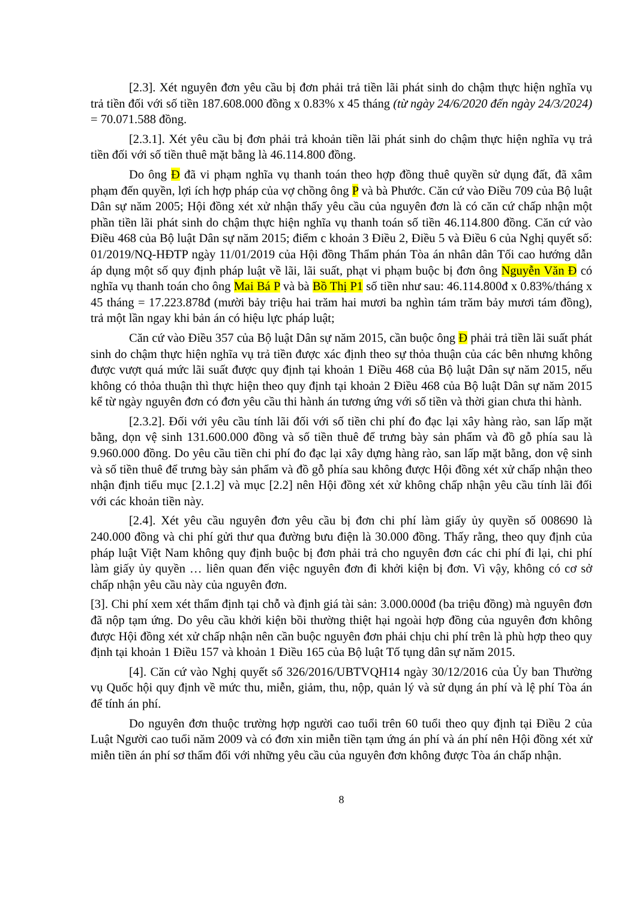[2.3]. Xét nguyên đơn yêu cầu bị đơn phải trả tiền lãi phát sinh do chậm thực hiện nghĩa vụ trả tiền đối với số tiền 187.608.000 đồng x 0.83% x 45 tháng (từ ngày 24/6/2020 đến ngày 24/3/2024) = 70.071.588 đồng.
[2.3.1]. Xét yêu cầu bị đơn phải trả khoản tiền lãi phát sinh do chậm thực hiện nghĩa vụ trả tiền đối với số tiền thuê mặt bằng là 46.114.800 đồng.
Do ông Đ đã vi phạm nghĩa vụ thanh toán theo hợp đồng thuê quyền sử dụng đất, đã xâm phạm đến quyền, lợi ích hợp pháp của vợ chồng ông P và bà Phước. Căn cứ vào Điều 709 của Bộ luật Dân sự năm 2005; Hội đồng xét xử nhận thấy yêu cầu của nguyên đơn là có căn cứ chấp nhận một phần tiền lãi phát sinh do chậm thực hiện nghĩa vụ thanh toán số tiền 46.114.800 đồng. Căn cứ vào Điều 468 của Bộ luật Dân sự năm 2015; điểm c khoản 3 Điều 2, Điều 5 và Điều 6 của Nghị quyết số: 01/2019/NQ-HĐTP ngày 11/01/2019 của Hội đồng Thẩm phán Tòa án nhân dân Tối cao hướng dẫn áp dụng một số quy định pháp luật về lãi, lãi suất, phạt vi phạm buộc bị đơn ông Nguyễn Văn Đ có nghĩa vụ thanh toán cho ông Mai Bá P và bà Bồ Thị P1 số tiền như sau: 46.114.800đ x 0.83%/tháng x 45 tháng = 17.223.878đ (mười bảy triệu hai trăm hai mươi ba nghìn tám trăm bảy mươi tám đồng), trả một lần ngay khi bản án có hiệu lực pháp luật;
Căn cứ vào Điều 357 của Bộ luật Dân sự năm 2015, cần buộc ông Đ phải trả tiền lãi suất phát sinh do chậm thực hiện nghĩa vụ trả tiền được xác định theo sự thỏa thuận của các bên nhưng không được vượt quá mức lãi suất được quy định tại khoản 1 Điều 468 của Bộ luật Dân sự năm 2015, nếu không có thỏa thuận thì thực hiện theo quy định tại khoản 2 Điều 468 của Bộ luật Dân sự năm 2015 kể từ ngày nguyên đơn có đơn yêu cầu thi hành án tương ứng với số tiền và thời gian chưa thi hành.
[2.3.2]. Đối với yêu cầu tính lãi đối với số tiền chi phí đo đạc lại xây hàng rào, san lấp mặt bằng, dọn vệ sinh 131.600.000 đồng và số tiền thuê để trưng bày sản phẩm và đồ gỗ phía sau là 9.960.000 đồng. Do yêu cầu tiền chi phí đo đạc lại xây dựng hàng rào, san lấp mặt bằng, don vệ sinh và số tiền thuê để trưng bày sản phẩm và đồ gỗ phía sau không được Hội đồng xét xử chấp nhận theo nhận định tiểu mục [2.1.2] và mục [2.2] nên Hội đồng xét xử không chấp nhận yêu cầu tính lãi đối với các khoản tiền này.
[2.4]. Xét yêu cầu nguyên đơn yêu cầu bị đơn chi phí làm giấy ủy quyền số 008690 là 240.000 đồng và chi phí gửi thư qua đường bưu điện là 30.000 đồng. Thấy rằng, theo quy định của pháp luật Việt Nam không quy định buộc bị đơn phải trả cho nguyên đơn các chi phí đi lại, chi phí làm giấy ủy quyền … liên quan đến việc nguyên đơn đi khởi kiện bị đơn. Vì vậy, không có cơ sở chấp nhận yêu cầu này của nguyên đơn.
[3]. Chi phí xem xét thẩm định tại chỗ và định giá tài sản: 3.000.000đ (ba triệu đồng) mà nguyên đơn đã nộp tạm ứng. Do yêu cầu khởi kiện bồi thường thiệt hại ngoài hợp đồng của nguyên đơn không được Hội đồng xét xử chấp nhận nên cần buộc nguyên đơn phải chịu chi phí trên là phù hợp theo quy định tại khoản 1 Điều 157 và khoản 1 Điều 165 của Bộ luật Tố tụng dân sự năm 2015.
[4]. Căn cứ vào Nghị quyết số 326/2016/UBTVQH14 ngày 30/12/2016 của Ủy ban Thường vụ Quốc hội quy định về mức thu, miễn, giảm, thu, nộp, quản lý và sử dụng án phí và lệ phí Tòa án để tính án phí.
Do nguyên đơn thuộc trường hợp người cao tuổi trên 60 tuổi theo quy định tại Điều 2 của Luật Người cao tuổi năm 2009 và có đơn xin miễn tiền tạm ứng án phí và án phí nên Hội đồng xét xử miễn tiền án phí sơ thẩm đối với những yêu cầu của nguyên đơn không được Tòa án chấp nhận.
8